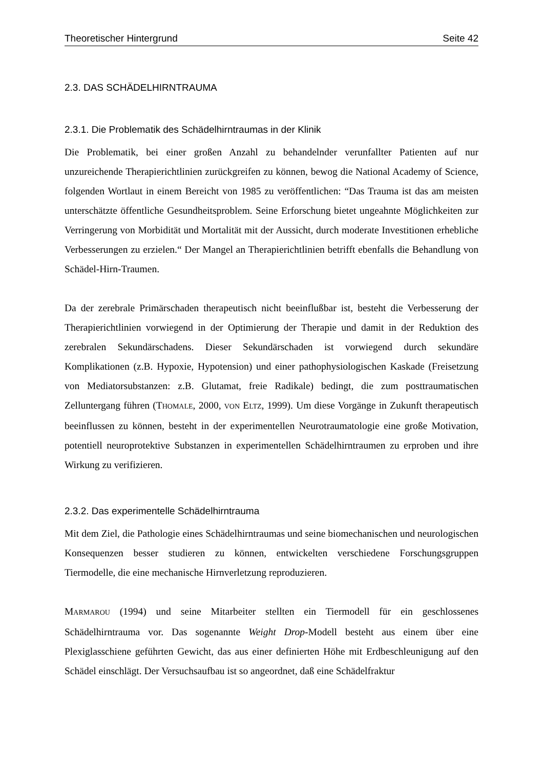Theoretischer Hintergrund Seite 42
2.3. DAS SCHÄDELHIRNTRAUMA
2.3.1. Die Problematik des Schädelhirntraumas in der Klinik
Die Problematik, bei einer großen Anzahl zu behandelnder verunfallter Patienten auf nur unzureichende Therapierichtlinien zurückgreifen zu können, bewog die National Academy of Science, folgenden Wortlaut in einem Bereicht von 1985 zu veröffentlichen: “Das Trauma ist das am meisten unterschätzte öffentliche Gesundheitsproblem. Seine Erforschung bietet ungeahnte Möglichkeiten zur Verringerung von Morbidität und Mortalität mit der Aussicht, durch moderate Investitionen erhebliche Verbesserungen zu erzielen.“ Der Mangel an Therapierichtlinien betrifft ebenfalls die Behandlung von Schädel-Hirn-Traumen.
Da der zerebrale Primärschaden therapeutisch nicht beeinflußbar ist, besteht die Verbesserung der Therapierichtlinien vorwiegend in der Optimierung der Therapie und damit in der Reduktion des zerebralen Sekundärschadens. Dieser Sekundärschaden ist vorwiegend durch sekundäre Komplikationen (z.B. Hypoxie, Hypotension) und einer pathophysiologischen Kaskade (Freisetzung von Mediatorsubstanzen: z.B. Glutamat, freie Radikale) bedingt, die zum posttraumatischen Zelluntergang führen (THOMALE, 2000, VON ELTZ, 1999). Um diese Vorgänge in Zukunft therapeutisch beeinflussen zu können, besteht in der experimentellen Neurotraumatologie eine große Motivation, potentiell neuroprotektive Substanzen in experimentellen Schädelhirntraumen zu erproben und ihre Wirkung zu verifizieren.
2.3.2. Das experimentelle Schädelhirntrauma
Mit dem Ziel, die Pathologie eines Schädelhirntraumas und seine biomechanischen und neurologischen Konsequenzen besser studieren zu können, entwickelten verschiedene Forschungsgruppen Tiermodelle, die eine mechanische Hirnverletzung reproduzieren.
MARMAROU (1994) und seine Mitarbeiter stellten ein Tiermodell für ein geschlossenes Schädelhirntrauma vor. Das sogenannte Weight Drop-Modell besteht aus einem über eine Plexiglasschiene geführten Gewicht, das aus einer definierten Höhe mit Erdbeschleunigung auf den Schädel einschlägt. Der Versuchsaufbau ist so angeordnet, daß eine Schädelfraktur